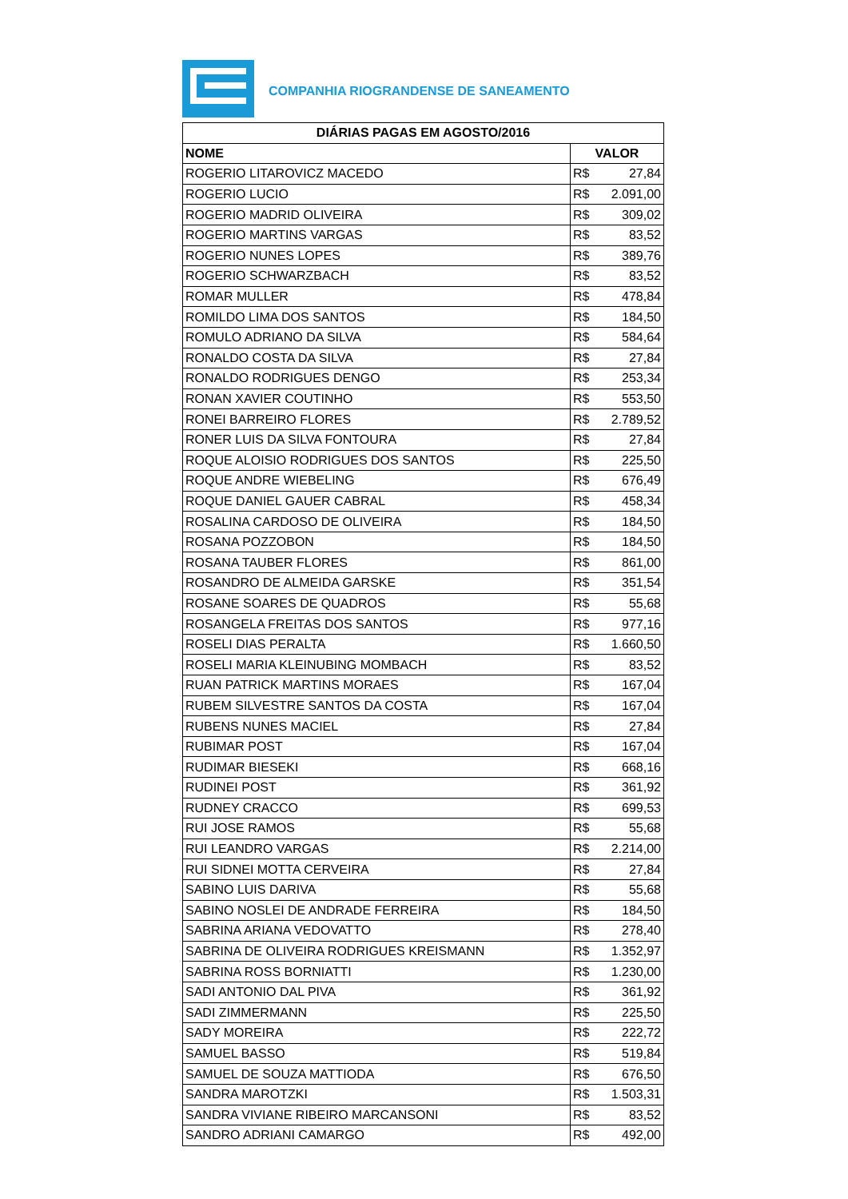COMPANHIA RIOGRANDENSE DE SANEAMENTO
| DIÁRIAS PAGAS EM AGOSTO/2016 | |
| --- | --- |
| NOME | VALOR |
| ROGERIO LITAROVICZ MACEDO | R$ 27,84 |
| ROGERIO LUCIO | R$ 2.091,00 |
| ROGERIO MADRID OLIVEIRA | R$ 309,02 |
| ROGERIO MARTINS VARGAS | R$ 83,52 |
| ROGERIO NUNES LOPES | R$ 389,76 |
| ROGERIO SCHWARZBACH | R$ 83,52 |
| ROMAR MULLER | R$ 478,84 |
| ROMILDO LIMA DOS SANTOS | R$ 184,50 |
| ROMULO ADRIANO DA SILVA | R$ 584,64 |
| RONALDO COSTA DA SILVA | R$ 27,84 |
| RONALDO RODRIGUES DENGO | R$ 253,34 |
| RONAN XAVIER COUTINHO | R$ 553,50 |
| RONEI BARREIRO FLORES | R$ 2.789,52 |
| RONER LUIS DA SILVA FONTOURA | R$ 27,84 |
| ROQUE ALOISIO RODRIGUES DOS SANTOS | R$ 225,50 |
| ROQUE ANDRE WIEBELING | R$ 676,49 |
| ROQUE DANIEL GAUER CABRAL | R$ 458,34 |
| ROSALINA CARDOSO DE OLIVEIRA | R$ 184,50 |
| ROSANA POZZOBON | R$ 184,50 |
| ROSANA TAUBER FLORES | R$ 861,00 |
| ROSANDRO DE ALMEIDA GARSKE | R$ 351,54 |
| ROSANE SOARES DE QUADROS | R$ 55,68 |
| ROSANGELA FREITAS DOS SANTOS | R$ 977,16 |
| ROSELI DIAS PERALTA | R$ 1.660,50 |
| ROSELI MARIA KLEINUBING MOMBACH | R$ 83,52 |
| RUAN PATRICK MARTINS MORAES | R$ 167,04 |
| RUBEM SILVESTRE SANTOS DA COSTA | R$ 167,04 |
| RUBENS NUNES MACIEL | R$ 27,84 |
| RUBIMAR POST | R$ 167,04 |
| RUDIMAR BIESEKI | R$ 668,16 |
| RUDINEI POST | R$ 361,92 |
| RUDNEY CRACCO | R$ 699,53 |
| RUI JOSE RAMOS | R$ 55,68 |
| RUI LEANDRO VARGAS | R$ 2.214,00 |
| RUI SIDNEI MOTTA CERVEIRA | R$ 27,84 |
| SABINO LUIS DARIVA | R$ 55,68 |
| SABINO NOSLEI DE ANDRADE FERREIRA | R$ 184,50 |
| SABRINA ARIANA VEDOVATTO | R$ 278,40 |
| SABRINA DE OLIVEIRA RODRIGUES KREISMANN | R$ 1.352,97 |
| SABRINA ROSS BORNIATTI | R$ 1.230,00 |
| SADI ANTONIO DAL PIVA | R$ 361,92 |
| SADI ZIMMERMANN | R$ 225,50 |
| SADY MOREIRA | R$ 222,72 |
| SAMUEL BASSO | R$ 519,84 |
| SAMUEL DE SOUZA MATTIODA | R$ 676,50 |
| SANDRA MAROTZKI | R$ 1.503,31 |
| SANDRA VIVIANE RIBEIRO MARCANSONI | R$ 83,52 |
| SANDRO ADRIANI CAMARGO | R$ 492,00 |